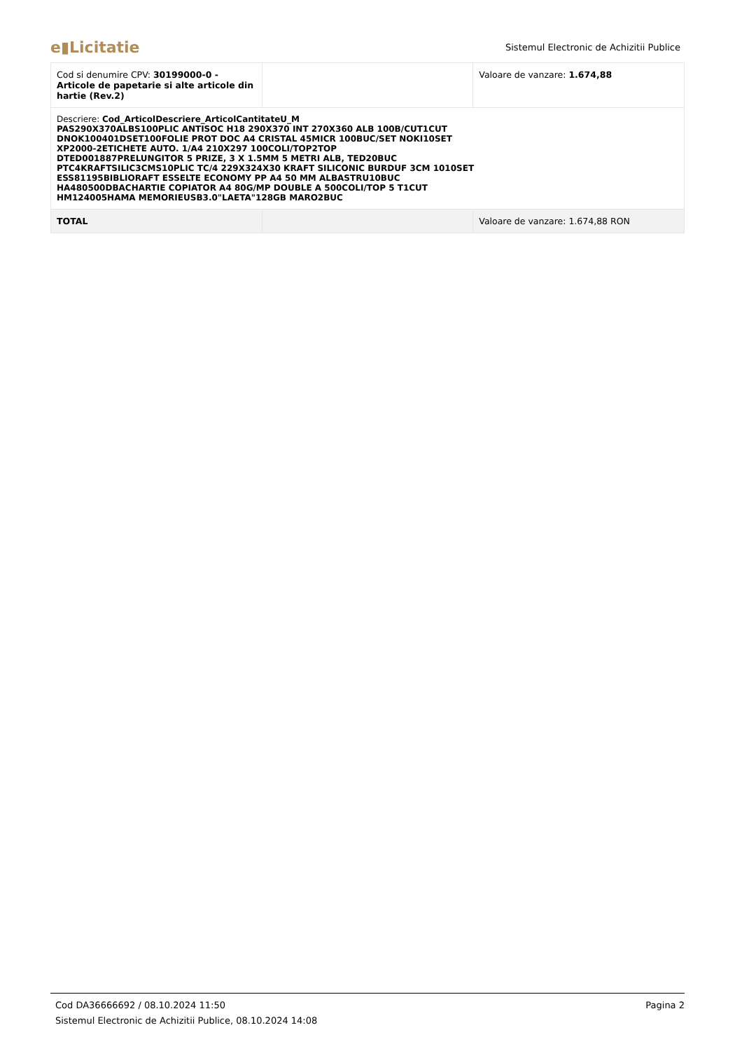e▮Licitatie
Sistemul Electronic de Achizitii Publice
| Cod si denumire CPV: 30199000-0 - Articole de papetarie si alte articole din hartie (Rev.2) | | Valoare de vanzare: 1.674,88 |
| Descriere: Cod_ArticolDescriere_ArticolCantitateU_M PAS290X370ALBS100PLIC ANTISOC H18 290X370 INT 270X360 ALB 100B/CUT1CUT DNOK100401DSET100FOLIE PROT DOC A4 CRISTAL 45MICR 100BUC/SET NOKI10SET XP2000-2ETICHETE AUTO. 1/A4 210X297 100COLI/TOP2TOP DTED001887PRELUNGITOR 5 PRIZE, 3 X 1.5MM 5 METRI ALB, TED20BUC PTC4KRAFTSILIC3CMS10PLIC TC/4 229X324X30 KRAFT SILICONIC BURDUF 3CM 1010SET ESS81195BIBLIORAFT ESSELTE ECONOMY PP A4 50 MM ALBASTRU10BUC HA480500DBACHARTIE COPIATOR A4 80G/MP DOUBLE A 500COLI/TOP 5 T1CUT HM124005HAMA MEMORIEUSB3.0"LAETA"128GB MARO2BUC | | |
| TOTAL | | Valoare de vanzare: 1.674,88 RON |
Cod DA36666692 / 08.10.2024 11:50 Pagina 2
Sistemul Electronic de Achizitii Publice, 08.10.2024 14:08